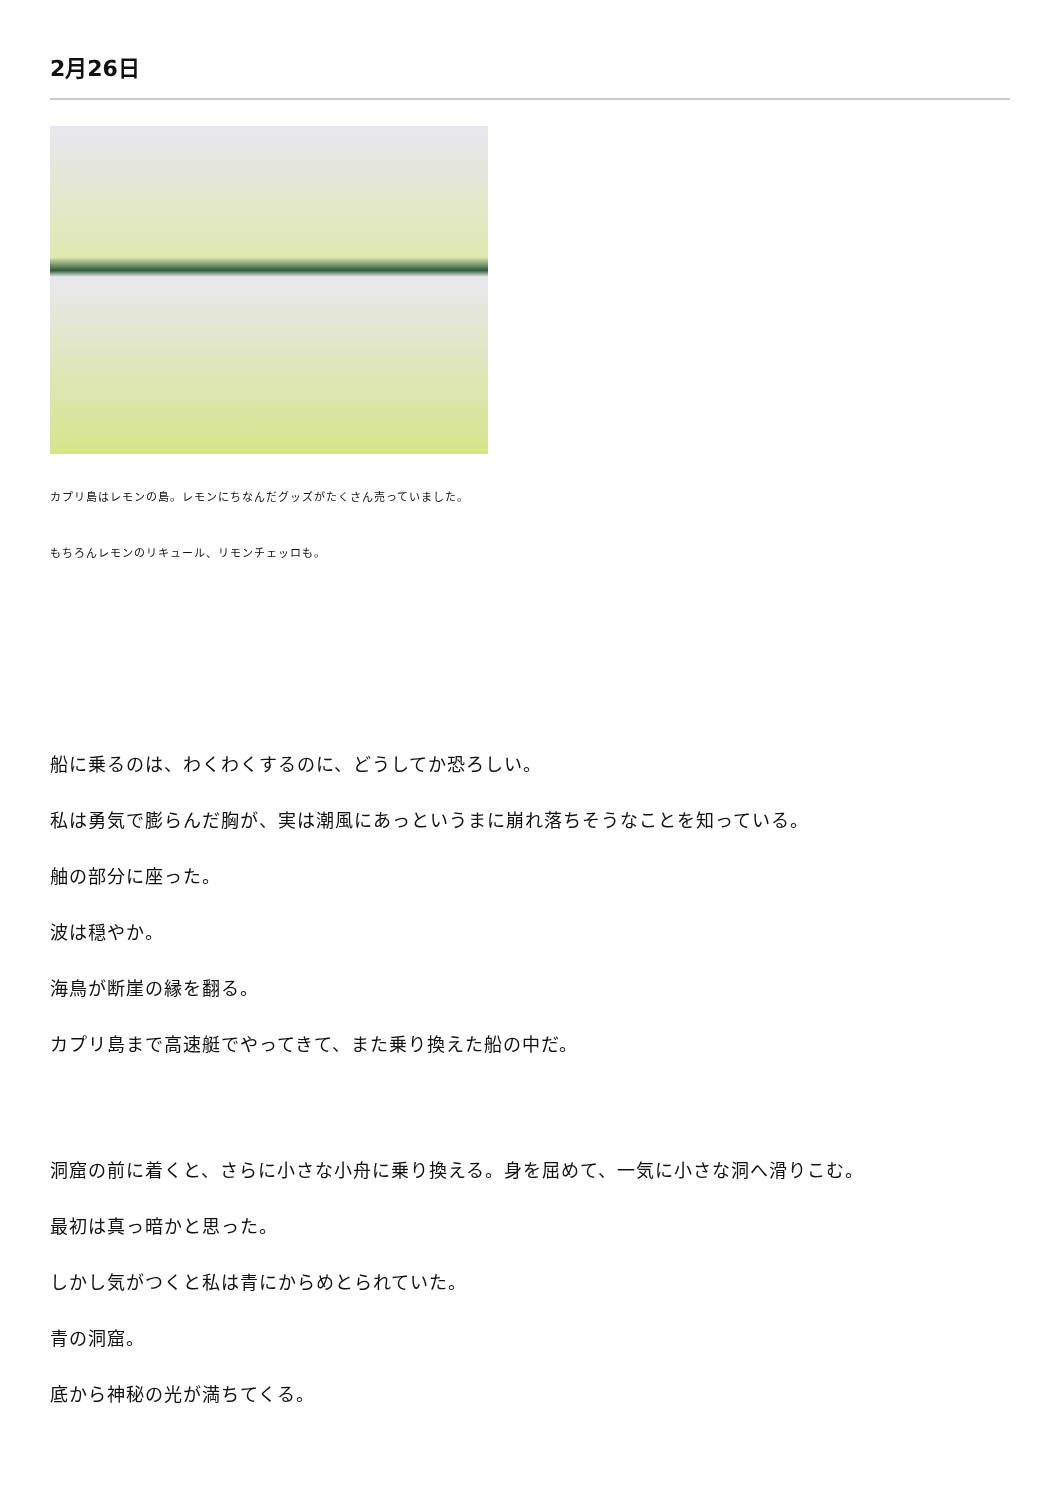2月26日
カプリ島はレモンの島。レモンにちなんだグッズがたくさん売っていました。
もちろんレモンのリキュール、リモンチェッロも。
船に乗るのは、わくわくするのに、どうしてか恐ろしい。
私は勇気で膨らんだ胸が、実は潮風にあっというまに崩れ落ちそうなことを知っている。
舳の部分に座った。
波は穏やか。
海鳥が断崖の縁を翻る。
カプリ島まで高速艇でやってきて、また乗り換えた船の中だ。
洞窟の前に着くと、さらに小さな小舟に乗り換える。身を屈めて、一気に小さな洞へ滑りこむ。
最初は真っ暗かと思った。
しかし気がつくと私は青にからめとられていた。
青の洞窟。
底から神秘の光が満ちてくる。